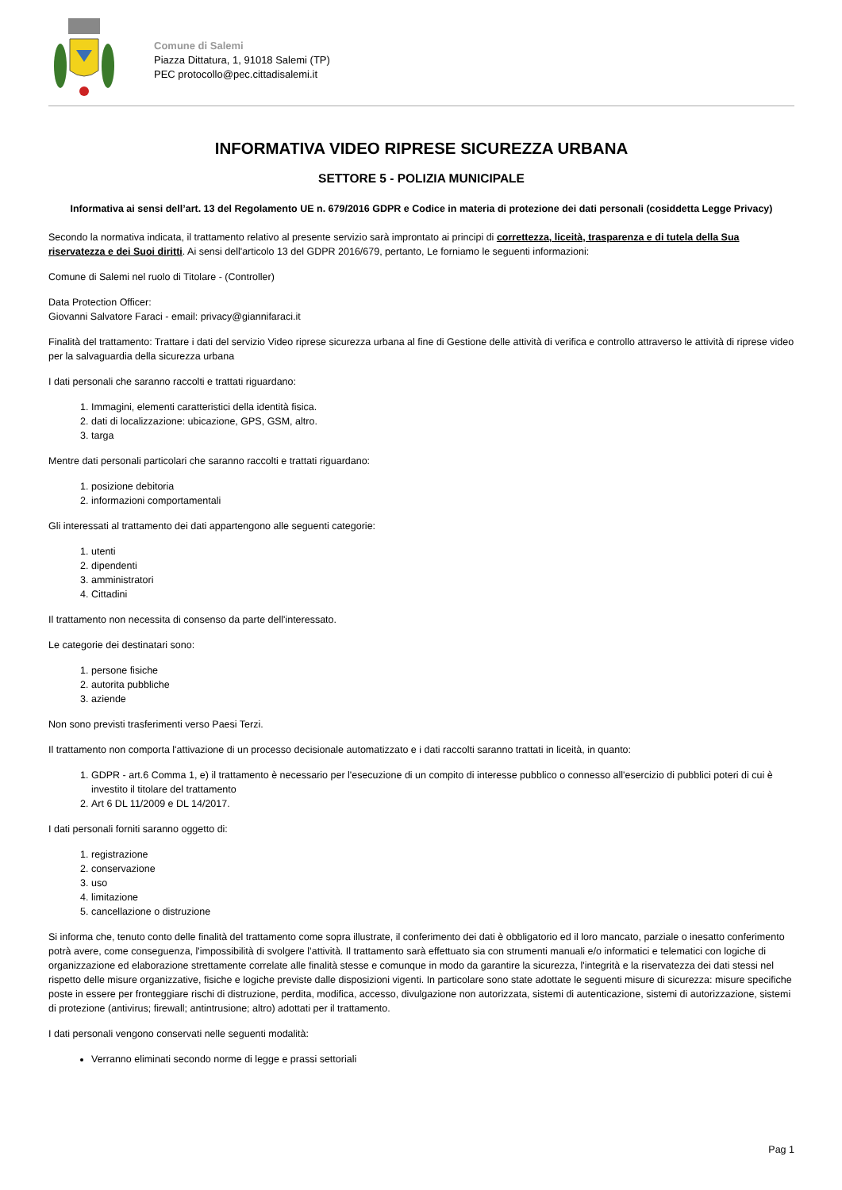Comune di Salemi
Piazza Dittatura, 1, 91018 Salemi (TP)
PEC protocollo@pec.cittadisalemi.it
INFORMATIVA VIDEO RIPRESE SICUREZZA URBANA
SETTORE 5 - POLIZIA MUNICIPALE
Informativa ai sensi dell’art. 13 del Regolamento UE n. 679/2016 GDPR e Codice in materia di protezione dei dati personali (cosiddetta Legge Privacy)
Secondo la normativa indicata, il trattamento relativo al presente servizio sarà improntato ai principi di correttezza, liceità, trasparenza e di tutela della Sua riservatezza e dei Suoi diritti. Ai sensi dell'articolo 13 del GDPR 2016/679, pertanto, Le forniamo le seguenti informazioni:
Comune di Salemi nel ruolo di Titolare - (Controller)
Data Protection Officer:
Giovanni Salvatore Faraci - email: privacy@giannifaraci.it
Finalità del trattamento: Trattare i dati del servizio Video riprese sicurezza urbana al fine di Gestione delle attività di verifica e controllo attraverso le attività di riprese video per la salvaguardia della sicurezza urbana
I dati personali che saranno raccolti e trattati riguardano:
1. Immagini, elementi caratteristici della identità fisica.
2. dati di localizzazione: ubicazione, GPS, GSM, altro.
3. targa
Mentre dati personali particolari che saranno raccolti e trattati riguardano:
1. posizione debitoria
2. informazioni comportamentali
Gli interessati al trattamento dei dati appartengono alle seguenti categorie:
1. utenti
2. dipendenti
3. amministratori
4. Cittadini
Il trattamento non necessita di consenso da parte dell'interessato.
Le categorie dei destinatari sono:
1. persone fisiche
2. autorita pubbliche
3. aziende
Non sono previsti trasferimenti verso Paesi Terzi.
Il trattamento non comporta l'attivazione di un processo decisionale automatizzato e i dati raccolti saranno trattati in liceità, in quanto:
1. GDPR - art.6 Comma 1, e) il trattamento è necessario per l'esecuzione di un compito di interesse pubblico o connesso all'esercizio di pubblici poteri di cui è investito il titolare del trattamento
2. Art 6 DL 11/2009 e DL 14/2017.
I dati personali forniti saranno oggetto di:
1. registrazione
2. conservazione
3. uso
4. limitazione
5. cancellazione o distruzione
Si informa che, tenuto conto delle finalità del trattamento come sopra illustrate, il conferimento dei dati è obbligatorio ed il loro mancato, parziale o inesatto conferimento potrà avere, come conseguenza, l'impossibilità di svolgere l’attività. Il trattamento sarà effettuato sia con strumenti manuali e/o informatici e telematici con logiche di organizzazione ed elaborazione strettamente correlate alle finalità stesse e comunque in modo da garantire la sicurezza, l'integrità e la riservatezza dei dati stessi nel rispetto delle misure organizzative, fisiche e logiche previste dalle disposizioni vigenti. In particolare sono state adottate le seguenti misure di sicurezza: misure specifiche poste in essere per fronteggiare rischi di distruzione, perdita, modifica, accesso, divulgazione non autorizzata, sistemi di autenticazione, sistemi di autorizzazione, sistemi di protezione (antivirus; firewall; antintrusione; altro) adottati per il trattamento.
I dati personali vengono conservati nelle seguenti modalità:
Verranno eliminati secondo norme di legge e prassi settoriali
Pag 1